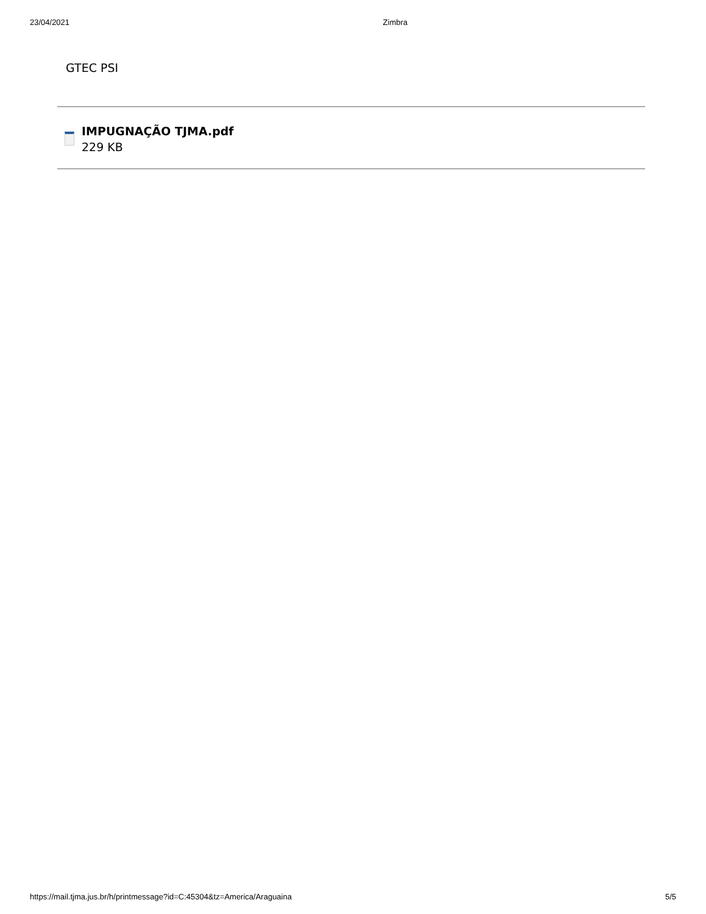23/04/2021 Zimbra
GTEC PSI
IMPUGNAÇÃO TJMA.pdf
229 KB
https://mail.tjma.jus.br/h/printmessage?id=C:45304&tz=America/Araguaina 5/5